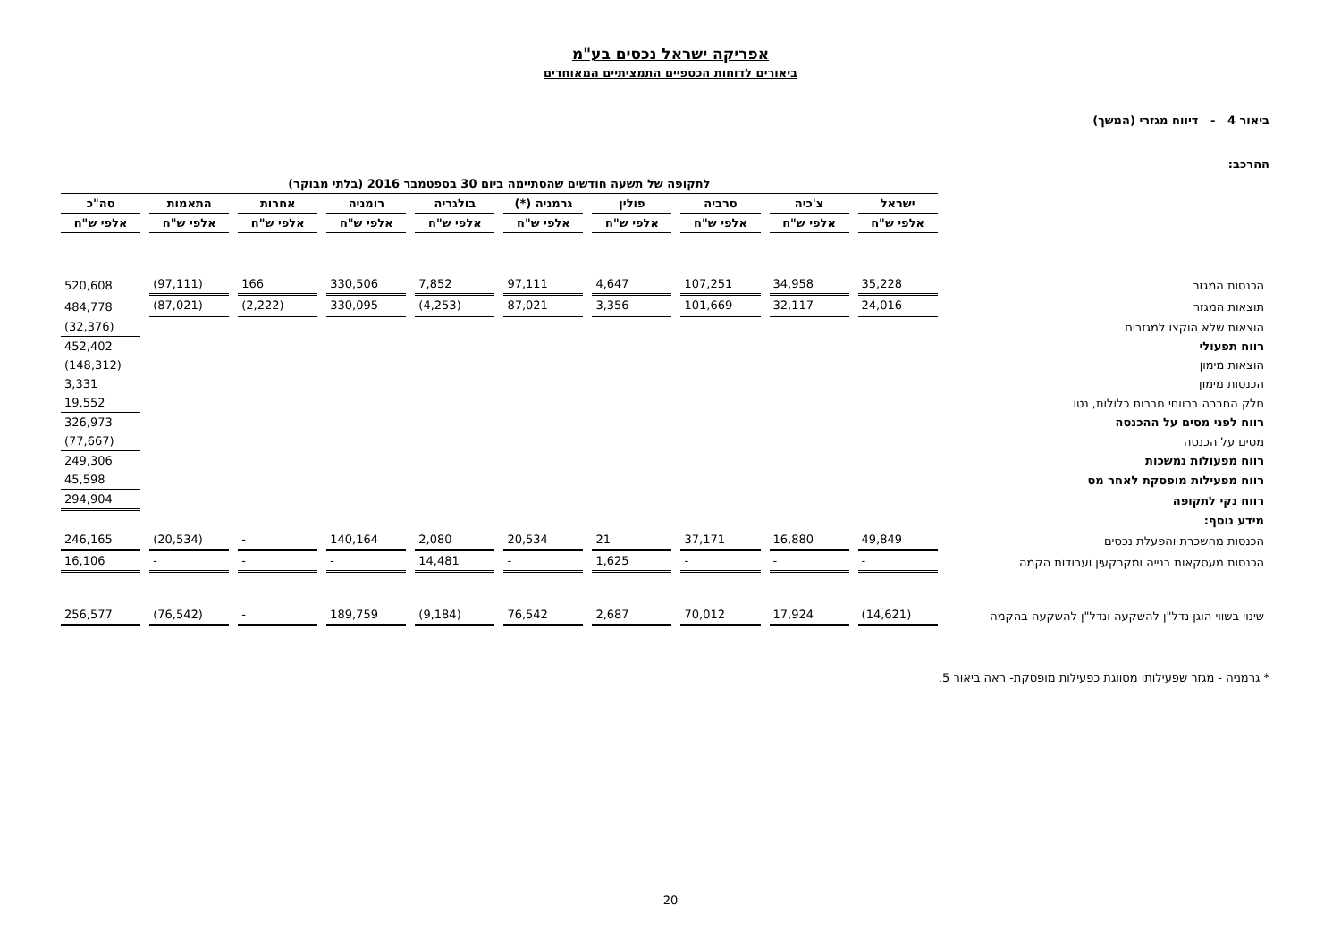אפריקה ישראל נכסים בע"מ
ביאורים לדוחות הכספיים התמציתיים המאוחדים
ביאור 4 - דיווח מגזרי (המשך)
ההרכב:
| | לתקופה של תשעה חודשים שהסתיימה ביום 30 בספטמבר 2016 (בלתי מבוקר) | | | | | | | | | |
| --- | --- | --- | --- | --- | --- | --- | --- | --- | --- | --- |
| | ישראל | צ'כיה | סרביה | פולין | גרמניה (*) | בולגריה | רומניה | אחרות | התאמות | סה"כ |
| | אלפי ש"ח | אלפי ש"ח | אלפי ש"ח | אלפי ש"ח | אלפי ש"ח | אלפי ש"ח | אלפי ש"ח | אלפי ש"ח | אלפי ש"ח | אלפי ש"ח |
| הכנסות המגזר | 35,228 | 34,958 | 107,251 | 4,647 | 97,111 | 7,852 | 330,506 | 166 | (97,111) | 520,608 |
| תוצאות המגזר | 24,016 | 32,117 | 101,669 | 3,356 | 87,021 | (4,253) | 330,095 | (2,222) | (87,021) | 484,778 |
| הוצאות שלא הוקצו למגזרים | | | | | | | | | | (32,376) |
| רווח תפעולי | | | | | | | | | | 452,402 |
| הוצאות מימון | | | | | | | | | | (148,312) |
| הכנסות מימון | | | | | | | | | | 3,331 |
| חלק החברה ברווחי חברות כלולות, נטו | | | | | | | | | | 19,552 |
| רווח לפני מסים על ההכנסה | | | | | | | | | | 326,973 |
| מסים על הכנסה | | | | | | | | | | (77,667) |
| רווח מפעולות נמשכות | | | | | | | | | | 249,306 |
| רווח מפעילות מופסקת לאחר מס | | | | | | | | | | 45,598 |
| רווח נקי לתקופה | | | | | | | | | | 294,904 |
| מידע נוסף: | | | | | | | | | | |
| הכנסות מהשכרת והפעלת נכסים | 49,849 | 16,880 | 37,171 | 21 | 20,534 | 2,080 | 140,164 | - | (20,534) | 246,165 |
| הכנסות מעסקאות בנייה ומקרקעין ועבודות הקמה | - | - | - | 1,625 | - | 14,481 | - | - | - | 16,106 |
| שינוי בשווי הוגן נדל"ן להשקעה ונדל"ן להשקעה בהקמה | (14,621) | 17,924 | 70,012 | 2,687 | 76,542 | (9,184) | 189,759 | - | (76,542) | 256,577 |
* גרמניה - מגזר שפעילותו מסווגת כפעילות מופסקת- ראה ביאור 5.
20